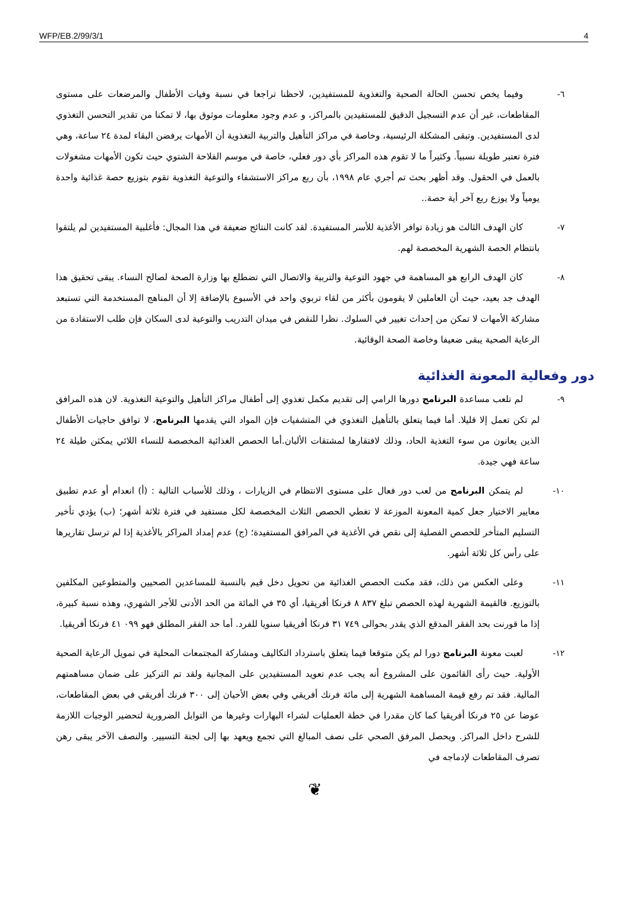WFP/EB.2/99/3/1 4
٦- وفيما يخص تحسن الحالة الصحية والتغذوية للمستفيدين، لاحظنا تراجعا في نسبة وفيات الأطفال والمرضعات على مستوى المقاطعات، غير أن عدم التسجيل الدقيق للمستفيدين بالمراكز، و عدم وجود معلومات موثوق بها، لا تمكنا من تقدير التحسن التغذوي لدى المستفيدين. وتبقى المشكلة الرئيسية، وخاصة في مراكز التأهيل والتربية التغذوية أن الأمهات يرفضن البقاء لمدة ٢٤ ساعة، وهي فترة تعتبر طويلة نسبياً. وكثيراً ما لا تقوم هذه المراكز بأي دور فعلي، خاصة في موسم الفلاحة الشتوي حيث تكون الأمهات مشغولات بالعمل في الحقول. وقد أظهر بحث تم أجري عام ١٩٩٨، بأن ربع مراكز الاستشفاء والتوعية التغذوية تقوم بتوزيع حصة غذائية واحدة يومياً ولا يوزع ربع آخر أية حصة..
٧- كان الهدف الثالث هو زيادة توافر الأغذية للأسر المستفيدة. لقد كانت النتائج ضعيفة في هذا المجال: فأغلبية المستفيدين لم يلتقوا بانتظام الحصة الشهرية المخصصة لهم.
٨- كان الهدف الرابع هو المساهمة في جهود التوعية والتربية والاتصال التي تضطلع بها وزارة الصحة لصالح النساء. يبقى تحقيق هذا الهدف جد بعيد، حيث أن العاملين لا يقومون بأكثر من لقاء تربوي واحد في الأسبوع بالإضافة إلا أن المناهج المستخدمة التي تستبعد مشاركة الأمهات لا تمكن من إحداث تغيير في السلوك. نظرا للنقص في ميدان التدريب والتوعية لدى السكان فإن طلب الاستفادة من الرعاية الصحية يبقى ضعيفا وخاصة الصحة الوقائية.
دور وفعالية المعونة الغذائية
٩- لم تلعب مساعدة البرنامج دورها الرامي إلى تقديم مكمل تغذوي إلى أطفال مراكز التأهيل والتوعية التغذوية. لان هذه المرافق لم تكن تعمل إلا قليلا. أما فيما يتعلق بالتأهيل التغذوي في المتشفيات فإن المواد التي يقدمها البرنامج، لا توافق حاجيات الأطفال الذين يعانون من سوء التغذية الحاد، وذلك لافتقارها لمشتقات الألبان.أما الحصص الغذائية المخصصة للنساء اللائي يمكثن طيلة ٢٤ ساعة فهي جيدة.
١٠- لم يتمكن البرنامج من لعب دور فعال على مستوى الانتظام في الزيارات ، وذلك للأسباب التالية : (أ) انعدام أو عدم تطبيق معايير الاختيار جعل كمية المعونة الموزعة لا تغطي الحصص الثلاث المخصصة لكل مستفيد في فترة ثلاثة أشهر؛ (ب) يؤدي تأخير التسليم المتأخر للحصص الفصلية إلى نقص في الأغذية في المرافق المستفيدة؛ (ج) عدم إمداد المراكز بالأغذية إذا لم ترسل تقاريرها على رأس كل ثلاثة أشهر.
١١- وعلى العكس من ذلك، فقد مكنت الحصص الغذائية من تحويل دخل قيم بالنسبة للمساعدين الصحيين والمتطوعين المكلفين بالتوزيع. فالقيمة الشهرية لهذه الحصص تبلغ ٨٣٧ ٨ فرنكا أفريقيا، أي ٣٥ في المائة من الحد الأدنى للأجر الشهري، وهذه نسبة كبيرة، إذا ما قورنت بحد الفقر المدقع الذي يقدر بحوالى ٧٤٩ ٣١ فرنكا أفريقيا سنويا للفرد. أما حد الفقر المطلق فهو ٠٩٩ ٤١ فرنكا أفريقيا.
١٢- لعبت معونة البرنامج دورا لم يكن متوقعا فيما يتعلق باسترداد التكاليف ومشاركة المجتمعات المحلية في تمويل الرعاية الصحية الأولية. حيث رأى القائمون على المشروع أنه يجب عدم تعويد المستفيدين على المجانية ولقد تم التركيز على ضمان مساهمتهم المالية. فقد تم رفع قيمة المساهمة الشهرية إلى مائة فرنك أفريقي وفي بعض الأحيان إلى ٣٠٠ فرنك أفريقي في بعض المقاطعات، عوضا عن ٢٥ فرنكا أفريقيا كما كان مقدرا في خطة العمليات لشراء البهارات وغيرها من التوابل الضرورية لتحضير الوجبات اللازمة للشرح داخل المراكز. ويحصل المرفق الصحي على نصف المبالغ التي تجمع ويعهد بها إلى لجنة التسيير. والنصف الآخر يبقى رهن تصرف المقاطعات لإدماجه في
❦